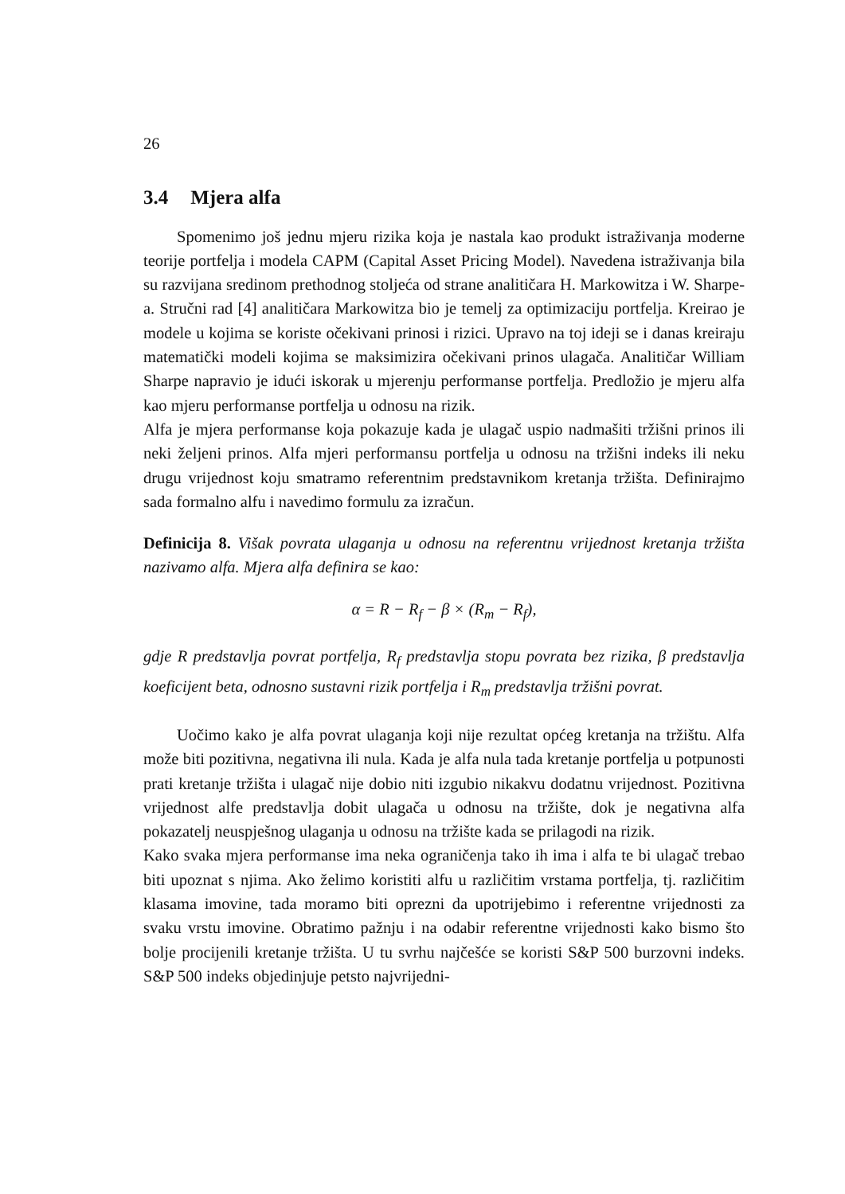26
3.4 Mjera alfa
Spomenimo još jednu mjeru rizika koja je nastala kao produkt istraživanja moderne teorije portfelja i modela CAPM (Capital Asset Pricing Model). Navedena istraživanja bila su razvijana sredinom prethodnog stoljeća od strane analitičara H. Markowitza i W. Sharpe-a. Stručni rad [4] analitičara Markowitza bio je temelj za optimizaciju portfelja. Kreirao je modele u kojima se koriste očekivani prinosi i rizici. Upravo na toj ideji se i danas kreiraju matematički modeli kojima se maksimizira očekivani prinos ulagača. Analitičar William Sharpe napravio je idući iskorak u mjerenju performanse portfelja. Predložio je mjeru alfa kao mjeru performanse portfelja u odnosu na rizik.
Alfa je mjera performanse koja pokazuje kada je ulagač uspio nadmašiti tržišni prinos ili neki željeni prinos. Alfa mjeri performansu portfelja u odnosu na tržišni indeks ili neku drugu vrijednost koju smatramo referentnim predstavnikom kretanja tržišta. Definirajmo sada formalno alfu i navedimo formulu za izračun.
Definicija 8. Višak povrata ulaganja u odnosu na referentnu vrijednost kretanja tržišta nazivamo alfa. Mjera alfa definira se kao:
α = R − R<sub>f</sub> − β × (R<sub>m</sub> − R<sub>f</sub>),
gdje R predstavlja povrat portfelja, R<sub>f</sub> predstavlja stopu povrata bez rizika, β predstavlja koeficijent beta, odnosno sustavni rizik portfelja i R<sub>m</sub> predstavlja tržišni povrat.
Uočimo kako je alfa povrat ulaganja koji nije rezultat općeg kretanja na tržištu. Alfa može biti pozitivna, negativna ili nula. Kada je alfa nula tada kretanje portfelja u potpunosti prati kretanje tržišta i ulagač nije dobio niti izgubio nikakvu dodatnu vrijednost. Pozitivna vrijednost alfe predstavlja dobit ulagača u odnosu na tržište, dok je negativna alfa pokazatelj neuspješnog ulaganja u odnosu na tržište kada se prilagodi na rizik.
Kako svaka mjera performanse ima neka ograničenja tako ih ima i alfa te bi ulagač trebao biti upoznat s njima. Ako želimo koristiti alfu u različitim vrstama portfelja, tj. različitim klasama imovine, tada moramo biti oprezni da upotrijebimo i referentne vrijednosti za svaku vrstu imovine. Obratimo pažnju i na odabir referentne vrijednosti kako bismo što bolje procijenili kretanje tržišta. U tu svrhu najčešće se koristi S&P 500 burzovni indeks. S&P 500 indeks objedinjuje petsto najvrijedni-